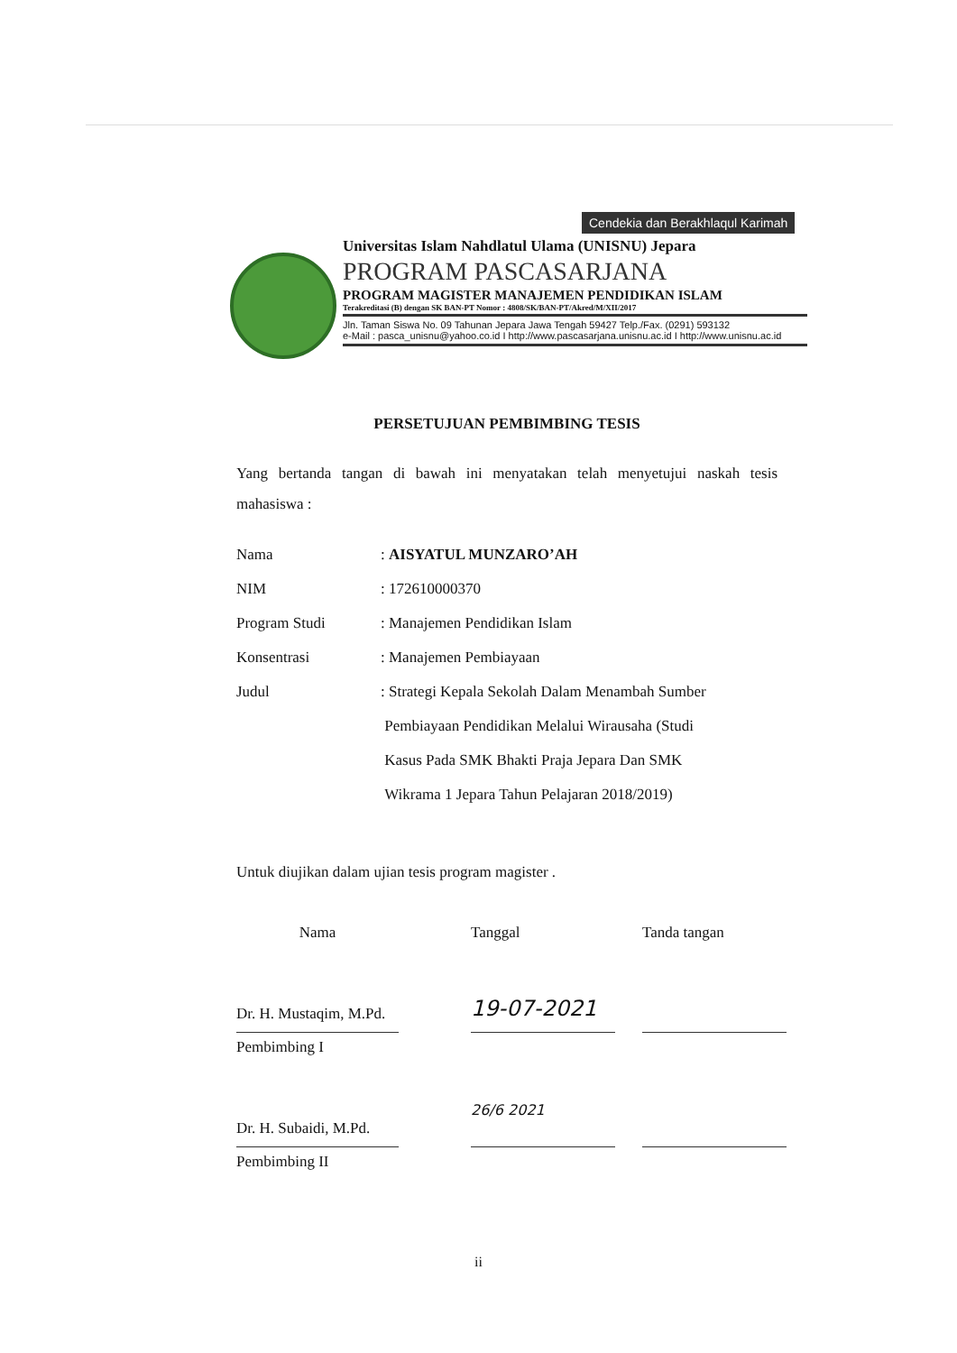Cendekia dan Berakhlaqul Karimah
Universitas Islam Nahdlatul Ulama (UNISNU) Jepara
PROGRAM PASCASARJANA
PROGRAM MAGISTER MANAJEMEN PENDIDIKAN ISLAM
Terakreditasi (B) dengan SK BAN-PT Nomor : 4808/SK/BAN-PT/Akred/M/XII/2017
Jln. Taman Siswa No. 09 Tahunan Jepara Jawa Tengah 59427 Telp./Fax. (0291) 593132
e-Mail : pasca_unisnu@yahoo.co.id I http://www.pascasarjana.unisnu.ac.id I http://www.unisnu.ac.id
PERSETUJUAN PEMBIMBING TESIS
Yang bertanda tangan di bawah ini menyatakan telah menyetujui naskah tesis mahasiswa :
| Nama | : AISYATUL MUNZARO’AH |
| NIM | : 172610000370 |
| Program Studi | : Manajemen Pendidikan Islam |
| Konsentrasi | : Manajemen Pembiayaan |
| Judul | : Strategi Kepala Sekolah Dalam Menambah Sumber Pembiayaan Pendidikan Melalui Wirausaha (Studi Kasus Pada SMK Bhakti Praja Jepara Dan SMK Wikrama 1 Jepara Tahun Pelajaran 2018/2019) |
Untuk diujikan dalam ujian tesis program magister .
Nama
Tanggal
Tanda tangan
Dr. H. Mustaqim, M.Pd.
19-07-2021
Pembimbing I
Dr. H. Subaidi, M.Pd.
26/6 2021
Pembimbing II
ii